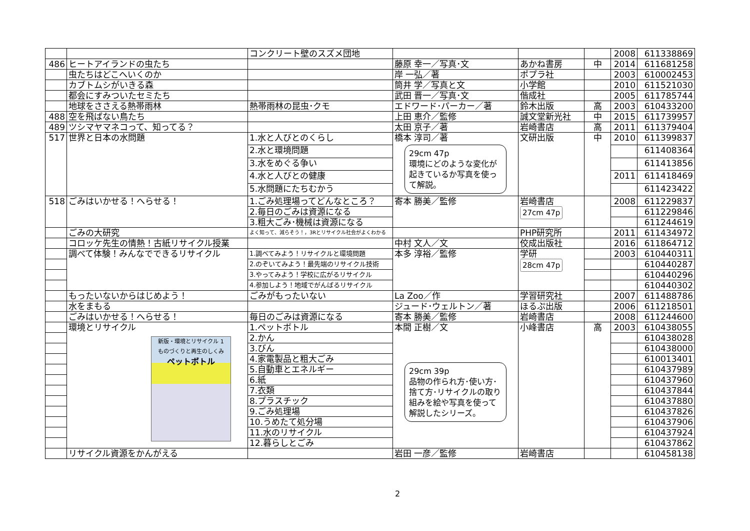| | | コンクリート壁のスズメ団地 | | | | 2008 | 611338869 |
| 486 | ヒートアイランドの虫たち | | 藤原 幸一／写真･文 | あかね書房 | 中 | 2014 | 611681258 |
| | 虫たちはどこへいくのか | | 岸 一弘／著 | ポプラ社 | | 2003 | 610002453 |
| | カブトムシがいきる森 | | 筒井 学／写真と文 | 小学館 | | 2010 | 611521030 |
| | 都会にすみついたセミたち | | 武田 晋一／写真･文 | 偕成社 | | 2005 | 611785744 |
| | 地球をささえる熱帯雨林 | 熱帯雨林の昆虫･クモ | エドワード･パーカー／著 | 鈴木出版 | 高 | 2003 | 610433200 |
| 488 | 空を飛ばない鳥たち | | 上田 恵介／監修 | 誠文堂新光社 | 中 | 2015 | 611739957 |
| 489 | ツシマヤマネコって、知ってる？ | | 太田 京子／著 | 岩崎書店 | 高 | 2011 | 611379404 |
| 517 | 世界と日本の水問題 | 1.水と人びとのくらし | 橋本 淳司／著 29cm 47p 環境にどのような変化が起きているか写真を使って解説。 | 文研出版 | 中 | 2010 | 611399837 |
| | | 2.水と環境問題 | | | | | 611408364 |
| | | 3.水をめぐる争い | | | | | 611413856 |
| | | 4.水と人びとの健康 | | | | 2011 | 611418469 |
| | | 5.水問題にたちむかう | | | | | 611423422 |
| 518 | ごみはいかせる！へらせる！ | 1.ごみ処理場ってどんなところ？ | 寄本 勝美／監修 | 岩崎書店 27cm 47p | | 2008 | 611229837 |
| | | 2.毎日のごみは資源になる | | | | | 611229846 |
| | | 3.粗大ごみ･機械は資源になる | | | | | 611244619 |
| | ごみの大研究 | よく知って、減らそう！，3Rとリサイクル社会がよくわかる | | PHP研究所 | | 2011 | 611434972 |
| | コロッケ先生の情熱！古紙リサイクル授業 | | 中村 文人／文 | 佼成出版社 | | 2016 | 611864712 |
| | 調べて体験！みんなでできるリサイクル | 1.調べてみよう！リサイクルと環境問題 | 本多 淳裕／監修 | 学研 28cm 47p | | 2003 | 610440311 |
| | | 2.のぞいてみよう！最先端のリサイクル技術 | | | | | 610440287 |
| | | 3.やってみよう！学校に広がるリサイクル | | | | | 610440296 |
| | | 4.参加しよう！地域でがんばるリサイクル | | | | | 610440302 |
| | もったいないからはじめよう！ | ごみがもったいない | La Zoo／作 | 学習研究社 | | 2007 | 611488786 |
| | 水をまもる | | ジュード･ウェルトン／著 | ほるぷ出版 | | 2006 | 611218501 |
| | ごみはいかせる！へらせる！ | 毎日のごみは資源になる | 寄本 勝美／監修 | 岩崎書店 | | 2008 | 611244600 |
| | 環境とリサイクル 新版・環境とリサイクル 1 ものづくりと再生のしくみ ペットボトル | 1.ペットボトル | 本間 正樹／文 29cm 39p 品物の作られ方･使い方･捨て方･リサイクルの取り組みを絵や写真を使って解説したシリーズ。 | 小峰書店 | 高 | 2003 | 610438055 |
| | | 2.かん | | | | | 610438028 |
| | | 3.びん | | | | | 610438000 |
| | | 4.家電製品と粗大ごみ | | | | | 610013401 |
| | | 5.自動車とエネルギー | | | | | 610437989 |
| | | 6.紙 | | | | | 610437960 |
| | | 7.衣類 | | | | | 610437844 |
| | | 8.プラスチック | | | | | 610437880 |
| | | 9.ごみ処理場 | | | | | 610437826 |
| | | 10.うめたて処分場 | | | | | 610437906 |
| | | 11.水のリサイクル | | | | | 610437924 |
| | | 12.暮らしとごみ | | | | | 610437862 |
| | リサイクル資源をかんがえる | | 岩田 一彦／監修 | 岩崎書店 | | | 610458138 |
2